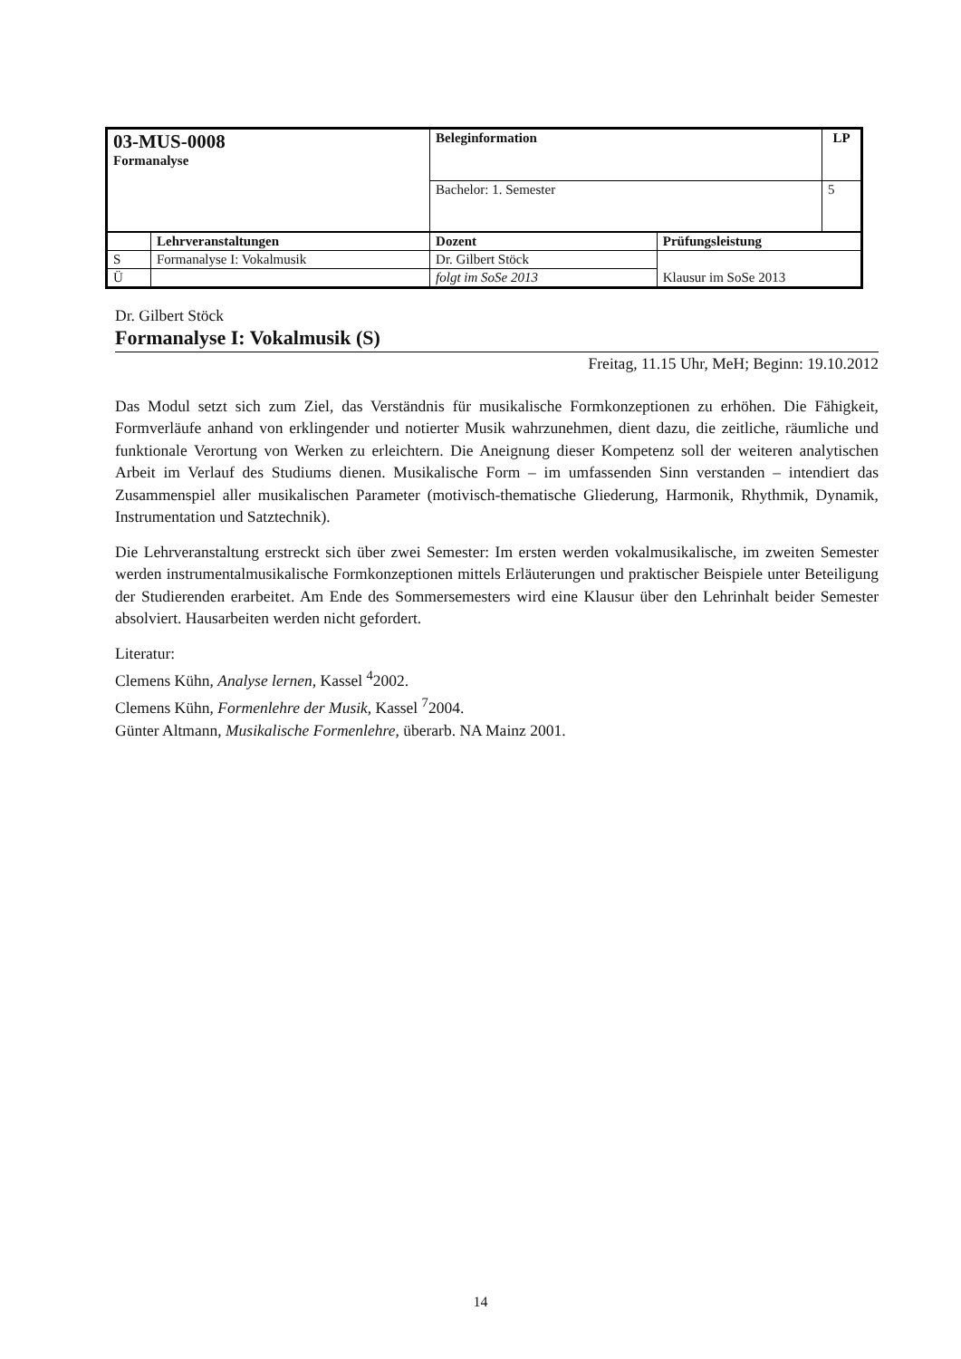| 03-MUS-0008 Formanalyse | | Beleginformation | | LP |
| | | Bachelor: 1. Semester | | 5 |
| | Lehrveranstaltungen | Dozent | Prüfungsleistung | |
| S | Formanalyse I: Vokalmusik | Dr. Gilbert Stöck | Klausur im SoSe 2013 | |
| Ü | | folgt im SoSe 2013 | | |
Dr. Gilbert Stöck
Formanalyse I: Vokalmusik (S)
Freitag, 11.15 Uhr, MeH; Beginn: 19.10.2012
Das Modul setzt sich zum Ziel, das Verständnis für musikalische Formkonzeptionen zu erhöhen. Die Fähigkeit, Formverläufe anhand von erklingender und notierter Musik wahrzunehmen, dient dazu, die zeitliche, räumliche und funktionale Verortung von Werken zu erleichtern. Die Aneignung dieser Kompetenz soll der weiteren analytischen Arbeit im Verlauf des Studiums dienen. Musikalische Form – im umfassenden Sinn verstanden – intendiert das Zusammenspiel aller musikalischen Parameter (motivisch-thematische Gliederung, Harmonik, Rhythmik, Dynamik, Instrumentation und Satztechnik).
Die Lehrveranstaltung erstreckt sich über zwei Semester: Im ersten werden vokalmusikalische, im zweiten Semester werden instrumentalmusikalische Formkonzeptionen mittels Erläuterungen und praktischer Beispiele unter Beteiligung der Studierenden erarbeitet. Am Ende des Sommersemesters wird eine Klausur über den Lehrinhalt beider Semester absolviert. Hausarbeiten werden nicht gefordert.
Literatur:
Clemens Kühn, Analyse lernen, Kassel <sup>4</sup>2002.
Clemens Kühn, Formenlehre der Musik, Kassel <sup>7</sup>2004.
Günter Altmann, Musikalische Formenlehre, überarb. NA Mainz 2001.
14